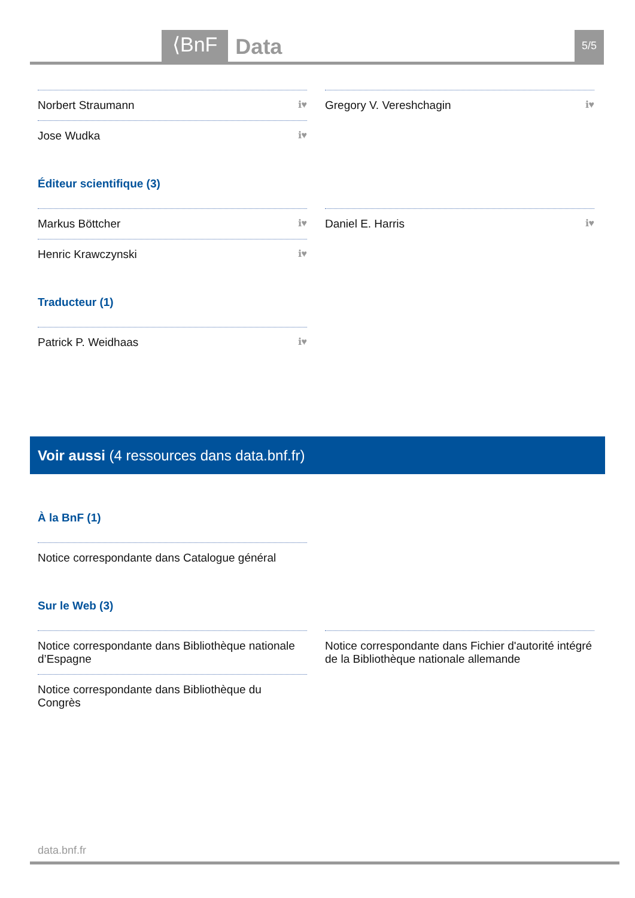⟨BnF Data 5/5
Norbert Straumann ℹ♥
Jose Wudka ℹ♥
Gregory V. Vereshchagin ℹ♥
Éditeur scientifique (3)
Markus Böttcher ℹ♥
Henric Krawczynski ℹ♥
Daniel E. Harris ℹ♥
Traducteur (1)
Patrick P. Weidhaas ℹ♥
Voir aussi (4 ressources dans data.bnf.fr)
À la BnF (1)
Notice correspondante dans Catalogue général
Sur le Web (3)
Notice correspondante dans Bibliothèque nationale d’Espagne
Notice correspondante dans Bibliothèque du Congrès
Notice correspondante dans Fichier d'autorité intégré de la Bibliothèque nationale allemande
data.bnf.fr